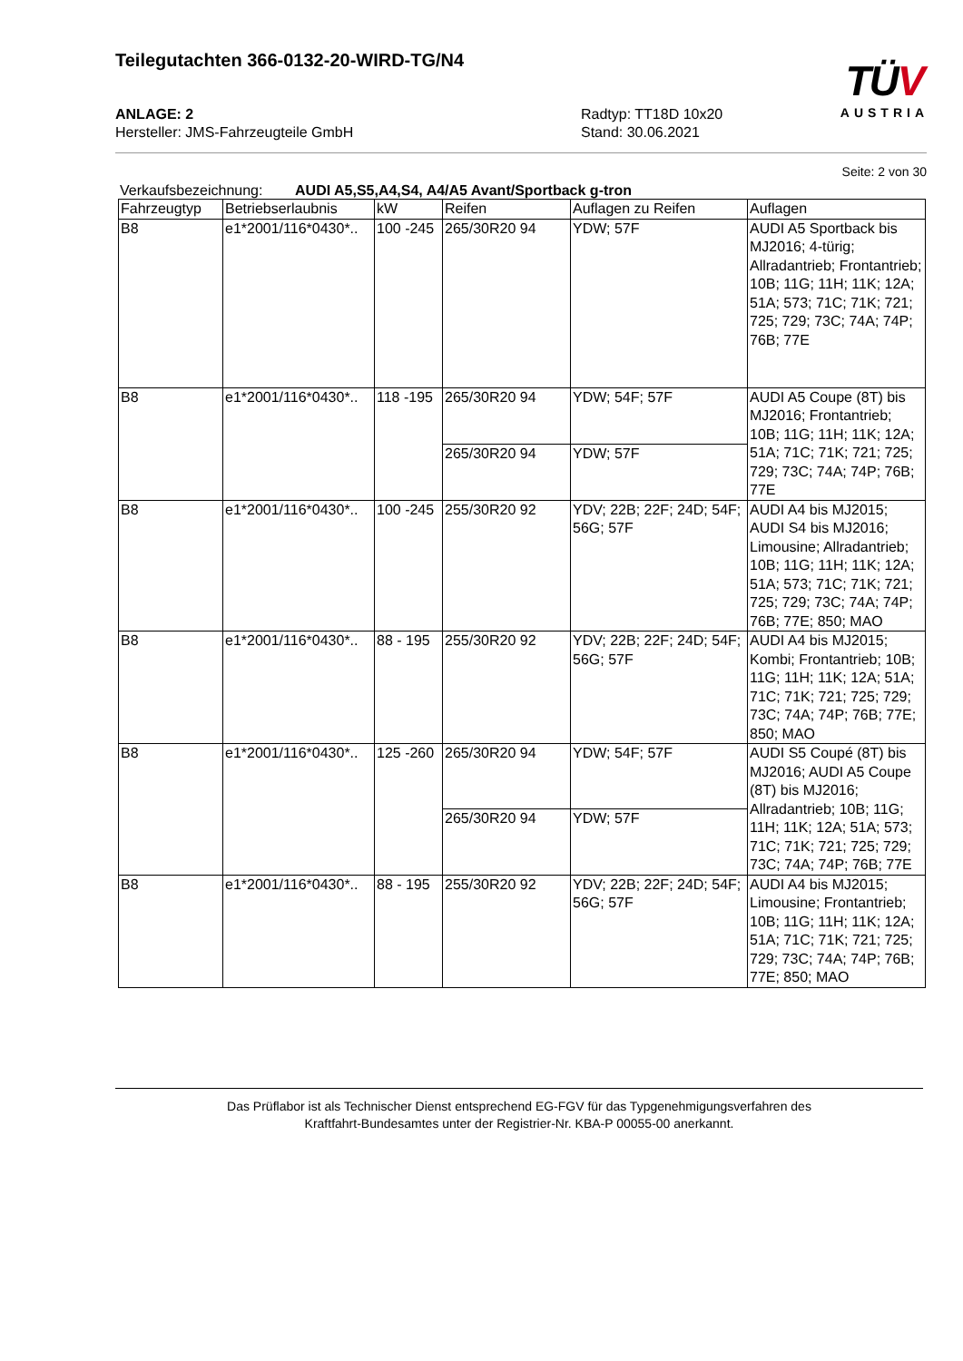Teilegutachten 366-0132-20-WIRD-TG/N4
TÜV
AUSTRIA
ANLAGE: 2
Hersteller: JMS-Fahrzeugteile GmbH
Radtyp: TT18D 10x20
Stand: 30.06.2021
Seite: 2 von 30
Verkaufsbezeichnung: AUDI A5,S5,A4,S4, A4/A5 Avant/Sportback g-tron
| Fahrzeugtyp | Betriebserlaubnis | kW | Reifen | Auflagen zu Reifen | Auflagen |
| --- | --- | --- | --- | --- | --- |
| B8 | e1*2001/116*0430*.. | 100 -245 | 265/30R20 94 | YDW; 57F | AUDI A5 Sportback bis MJ2016; 4-türig; Allradantrieb; Frontantrieb; 10B; 11G; 11H; 11K; 12A; 51A; 573; 71C; 71K; 721; 725; 729; 73C; 74A; 74P; 76B; 77E |
| B8 | e1*2001/116*0430*.. | 118 -195 | 265/30R20 94 | YDW; 54F; 57F | AUDI A5 Coupe (8T) bis MJ2016; Frontantrieb; 10B; 11G; 11H; 11K; 12A; 51A; 71C; 71K; 721; 725; 729; 73C; 74A; 74P; 76B; 77E |
| | | | 265/30R20 94 | YDW; 57F | |
| B8 | e1*2001/116*0430*.. | 100 -245 | 255/30R20 92 | YDV; 22B; 22F; 24D; 54F; 56G; 57F | AUDI A4 bis MJ2015; AUDI S4 bis MJ2016; Limousine; Allradantrieb; 10B; 11G; 11H; 11K; 12A; 51A; 573; 71C; 71K; 721; 725; 729; 73C; 74A; 74P; 76B; 77E; 850; MAO |
| B8 | e1*2001/116*0430*.. | 88 - 195 | 255/30R20 92 | YDV; 22B; 22F; 24D; 54F; 56G; 57F | AUDI A4 bis MJ2015; Kombi; Frontantrieb; 10B; 11G; 11H; 11K; 12A; 51A; 71C; 71K; 721; 725; 729; 73C; 74A; 74P; 76B; 77E; 850; MAO |
| B8 | e1*2001/116*0430*.. | 125 -260 | 265/30R20 94 | YDW; 54F; 57F | AUDI S5 Coupé (8T) bis MJ2016; AUDI A5 Coupe (8T) bis MJ2016; Allradantrieb; 10B; 11G; 11H; 11K; 12A; 51A; 573; 71C; 71K; 721; 725; 729; 73C; 74A; 74P; 76B; 77E |
| | | | 265/30R20 94 | YDW; 57F | |
| B8 | e1*2001/116*0430*.. | 88 - 195 | 255/30R20 92 | YDV; 22B; 22F; 24D; 54F; 56G; 57F | AUDI A4 bis MJ2015; Limousine; Frontantrieb; 10B; 11G; 11H; 11K; 12A; 51A; 71C; 71K; 721; 725; 729; 73C; 74A; 74P; 76B; 77E; 850; MAO |
Das Prüflabor ist als Technischer Dienst entsprechend EG-FGV für das Typgenehmigungsverfahren des
Kraftfahrt-Bundesamtes unter der Registrier-Nr. KBA-P 00055-00 anerkannt.